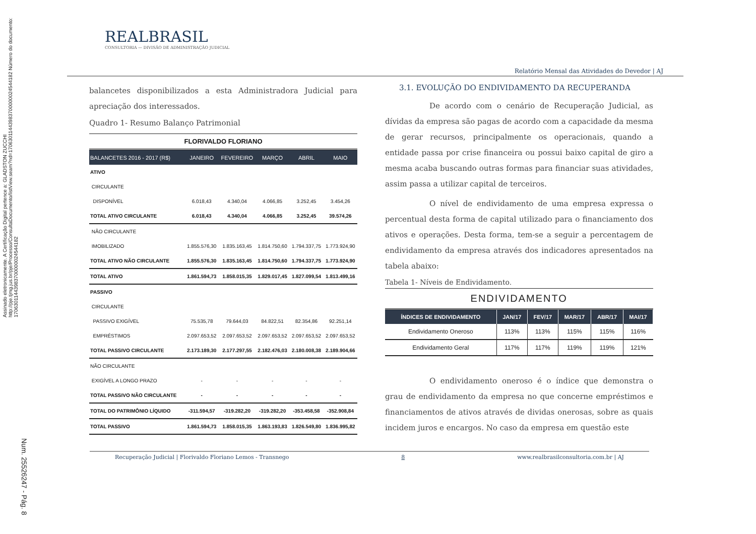Assinado eletronicamente. A Certificação Digital pertence a: GLADSTON ZUCCHI http://pje.tjmg.jus.br/pje/Processo/ConsultaDocumento/listView.seam?nd=17063011443983700000024544182 Número do documento: 17063011443983700000024544182
Num. 25526247 - Pág. 8
REALBRASIL
CONSULTORIA — DIVISÃO DE ADMINISTRAÇÃO JUDICIAL
Relatório Mensal das Atividades do Devedor | AJ
balancetes disponibilizados a esta Administradora Judicial para apreciação dos interessados.
Quadro 1- Resumo Balanço Patrimonial
| FLORIVALDO FLORIANO | | | | | |
| BALANCETES 2016 - 2017 (R$) | JANEIRO | FEVEREIRO | MARÇO | ABRIL | MAIO |
| ATIVO | | | | | |
| CIRCULANTE | | | | | |
| DISPONÍVEL | 6.018,43 | 4.340,04 | 4.066,85 | 3.252,45 | 3.454,26 |
| TOTAL ATIVO CIRCULANTE | 6.018,43 | 4.340,04 | 4.066,85 | 3.252,45 | 39.574,26 |
| NÃO CIRCULANTE | | | | | |
| IMOBILIZADO | 1.855.576,30 | 1.835.163,45 | 1.814.750,60 | 1.794.337,75 | 1.773.924,90 |
| TOTAL ATIVO NÃO CIRCULANTE | 1.855.576,30 | 1.835.163,45 | 1.814.750,60 | 1.794.337,75 | 1.773.924,90 |
| TOTAL ATIVO | 1.861.594,73 | 1.858.015,35 | 1.829.017,45 | 1.827.099,54 | 1.813.499,16 |
| PASSIVO | | | | | |
| CIRCULANTE | | | | | |
| PASSIVO EXIGÍVEL | 75.535,78 | 79.644,03 | 84.822,51 | 82.354,86 | 92.251,14 |
| EMPRÉSTIMOS | 2.097.653,52 | 2.097.653,52 | 2.097.653,52 | 2.097.653,52 | 2.097.653,52 |
| TOTAL PASSIVO CIRCULANTE | 2.173.189,30 | 2.177.297,55 | 2.182.476,03 | 2.180.008,38 | 2.189.904,66 |
| NÃO CIRCULANTE | | | | | |
| EXIGÍVEL A LONGO PRAZO | - | - | - | - | - |
| TOTAL PASSIVO NÃO CIRCULANTE | - | - | - | - | - |
| TOTAL DO PATRIMÔNIO LÍQUIDO | -311.594,57 | -319.282,20 | -319.282,20 | -353.458,58 | -352.908,84 |
| TOTAL PASSIVO | 1.861.594,73 | 1.858.015,35 | 1.863.193,83 | 1.826.549,80 | 1.836.995,82 |
3.1. EVOLUÇÃO DO ENDIVIDAMENTO DA RECUPERANDA
De acordo com o cenário de Recuperação Judicial, as dívidas da empresa são pagas de acordo com a capacidade da mesma de gerar recursos, principalmente os operacionais, quando a entidade passa por crise financeira ou possui baixo capital de giro a mesma acaba buscando outras formas para financiar suas atividades, assim passa a utilizar capital de terceiros.
O nível de endividamento de uma empresa expressa o percentual desta forma de capital utilizado para o financiamento dos ativos e operações. Desta forma, tem-se a seguir a percentagem de endividamento da empresa através dos indicadores apresentados na tabela abaixo:
Tabela 1- Níveis de Endividamento.
| ENDIVIDAMENTO | | | | | |
| ÍNDICES DE ENDIVIDAMENTO | JAN/17 | FEV/17 | MAR/17 | ABR/17 | MAI/17 |
| Endividamento Oneroso | 113% | 113% | 115% | 115% | 116% |
| Endividamento Geral | 117% | 117% | 119% | 119% | 121% |
O endividamento oneroso é o índice que demonstra o grau de endividamento da empresa no que concerne empréstimos e financiamentos de ativos através de dividas onerosas, sobre as quais incidem juros e encargos. No caso da empresa em questão este
Recuperação Judicial | Florivaldo Floriano Lemos - Transnego 8 www.realbrasilconsultoria.com.br | AJ